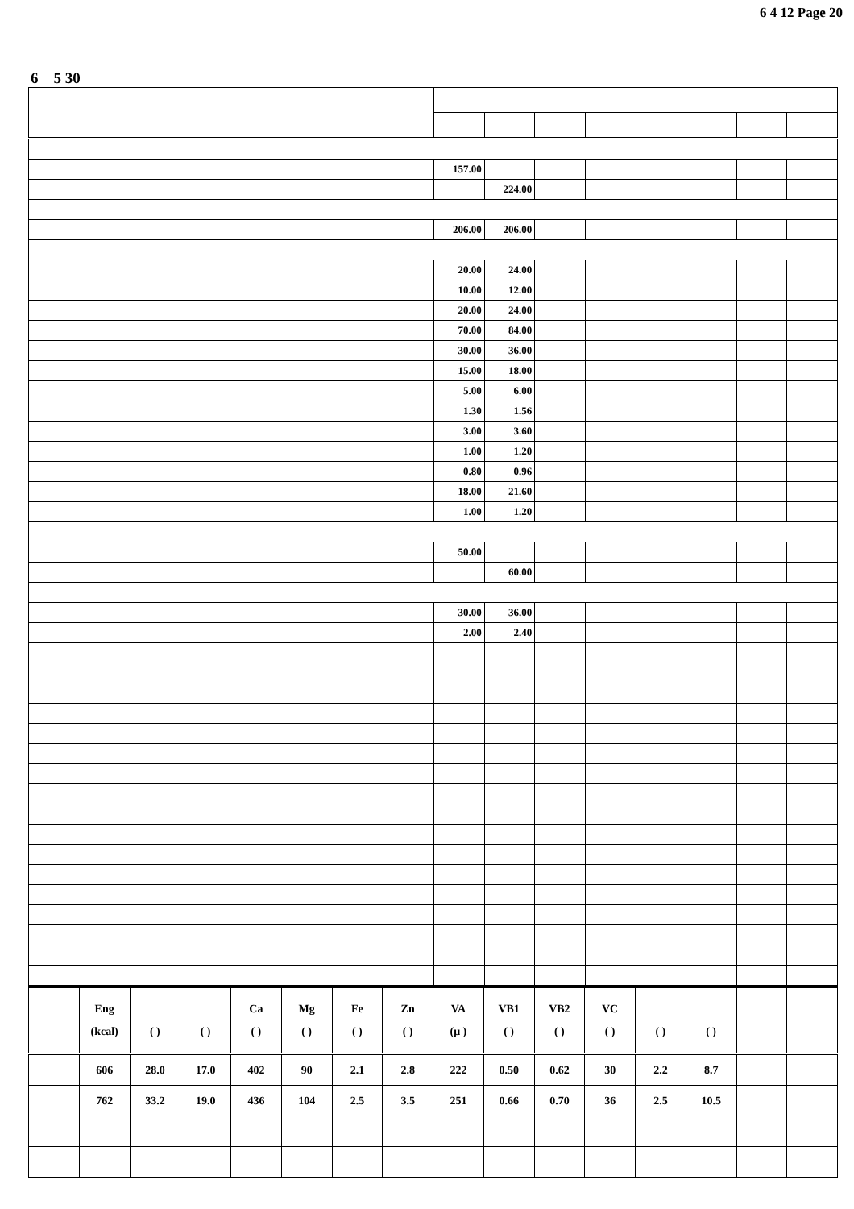6 4 12 Page 20
6 5 30
| | 157.00 | | | | | | | |
| | | 224.00 | | | | | | |
| | 206.00 | 206.00 | | | | | | |
| | 20.00 | 24.00 | | | | | | |
| | 10.00 | 12.00 | | | | | | |
| | 20.00 | 24.00 | | | | | | |
| | 70.00 | 84.00 | | | | | | |
| | 30.00 | 36.00 | | | | | | |
| | 15.00 | 18.00 | | | | | | |
| | 5.00 | 6.00 | | | | | | |
| | 1.30 | 1.56 | | | | | | |
| | 3.00 | 3.60 | | | | | | |
| | 1.00 | 1.20 | | | | | | |
| | 0.80 | 0.96 | | | | | | |
| | 18.00 | 21.60 | | | | | | |
| | 1.00 | 1.20 | | | | | | |
| | 50.00 | | | | | | | |
| | | 60.00 | | | | | | |
| | 30.00 | 36.00 | | | | | | |
| | 2.00 | 2.40 | | | | | | |
| | Eng (kcal) | ( ) | ( ) | Ca ( ) | Mg ( ) | Fe ( ) | Zn ( ) | VA (μ ) | VB1 ( ) | VB2 ( ) | VC ( ) | ( ) | ( ) | | |
| | 606 | 28.0 | 17.0 | 402 | 90 | 2.1 | 2.8 | 222 | 0.50 | 0.62 | 30 | 2.2 | 8.7 | | |
| | 762 | 33.2 | 19.0 | 436 | 104 | 2.5 | 3.5 | 251 | 0.66 | 0.70 | 36 | 2.5 | 10.5 | | |